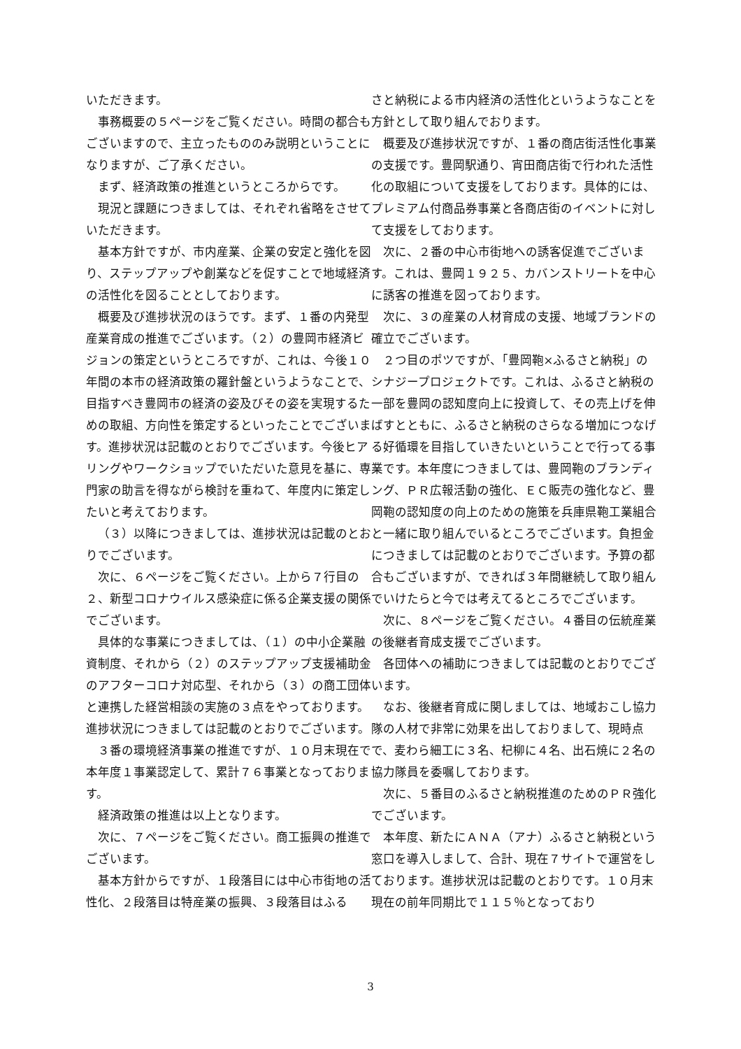いただきます。
事務概要の５ページをご覧ください。時間の都合もございますので、主立ったもののみ説明ということになりますが、ご了承ください。
まず、経済政策の推進というところからです。
現況と課題につきましては、それぞれ省略をさせていただきます。
基本方針ですが、市内産業、企業の安定と強化を図り、ステップアップや創業などを促すことで地域経済の活性化を図ることとしております。
概要及び進捗状況のほうです。まず、１番の内発型産業育成の推進でございます。（２）の豊岡市経済ビジョンの策定というところですが、これは、今後１０年間の本市の経済政策の羅針盤というようなことで、目指すべき豊岡市の経済の姿及びその姿を実現するための取組、方向性を策定するといったことでございます。進捗状況は記載のとおりでございます。今後ヒアリングやワークショップでいただいた意見を基に、専門家の助言を得ながら検討を重ねて、年度内に策定したいと考えております。
（３）以降につきましては、進捗状況は記載のとおりでございます。
次に、６ページをご覧ください。上から７行目の２、新型コロナウイルス感染症に係る企業支援の関係でございます。
具体的な事業につきましては、（１）の中小企業融資制度、それから（２）のステップアップ支援補助金のアフターコロナ対応型、それから（３）の商工団体と連携した経営相談の実施の３点をやっております。進捗状況につきましては記載のとおりでございます。
３番の環境経済事業の推進ですが、１０月末現在で本年度１事業認定して、累計７６事業となっております。
経済政策の推進は以上となります。
次に、７ページをご覧ください。商工振興の推進でございます。
基本方針からですが、１段落目には中心市街地の活性化、２段落目は特産業の振興、３段落目はふる
さと納税による市内経済の活性化というようなことを方針として取り組んでおります。
概要及び進捗状況ですが、１番の商店街活性化事業の支援です。豊岡駅通り、宵田商店街で行われた活性化の取組について支援をしております。具体的には、プレミアム付商品券事業と各商店街のイベントに対して支援をしております。
次に、２番の中心市街地への誘客促進でございます。これは、豊岡１９２５、カバンストリートを中心に誘客の推進を図っております。
次に、３の産業の人材育成の支援、地域ブランドの確立でございます。
２つ目のポツですが、「豊岡鞄×ふるさと納税」のシナジープロジェクトです。これは、ふるさと納税の一部を豊岡の認知度向上に投資して、その売上げを伸ばすとともに、ふるさと納税のさらなる増加につなげる好循環を目指していきたいということで行ってる事業です。本年度につきましては、豊岡鞄のブランディング、ＰＲ広報活動の強化、ＥＣ販売の強化など、豊岡鞄の認知度の向上のための施策を兵庫県鞄工業組合と一緒に取り組んでいるところでございます。負担金につきましては記載のとおりでございます。予算の都合もございますが、できれば３年間継続して取り組んでいけたらと今では考えてるところでございます。
次に、８ページをご覧ください。４番目の伝統産業の後継者育成支援でございます。
各団体への補助につきましては記載のとおりでございます。
なお、後継者育成に関しましては、地域おこし協力隊の人材で非常に効果を出しておりまして、現時点で、麦わら細工に３名、杞柳に４名、出石焼に２名の協力隊員を委嘱しております。
次に、５番目のふるさと納税推進のためのＰＲ強化でございます。
本年度、新たにＡＮＡ（アナ）ふるさと納税という窓口を導入しまして、合計、現在７サイトで運営をしております。進捗状況は記載のとおりです。１０月末現在の前年同期比で１１５％となっており
3